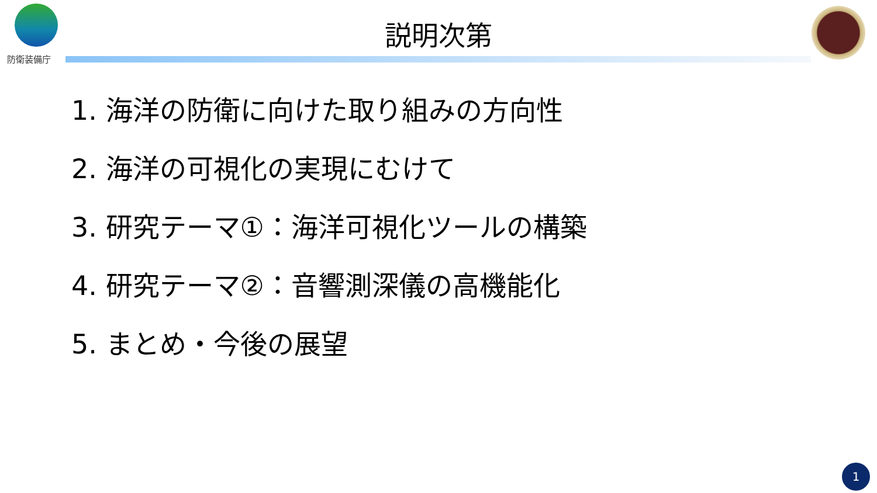防衛装備庁
説明次第
1. 海洋の防衛に向けた取り組みの方向性
2. 海洋の可視化の実現にむけて
3. 研究テーマ①：海洋可視化ツールの構築
4. 研究テーマ②：音響測深儀の高機能化
5. まとめ・今後の展望
1